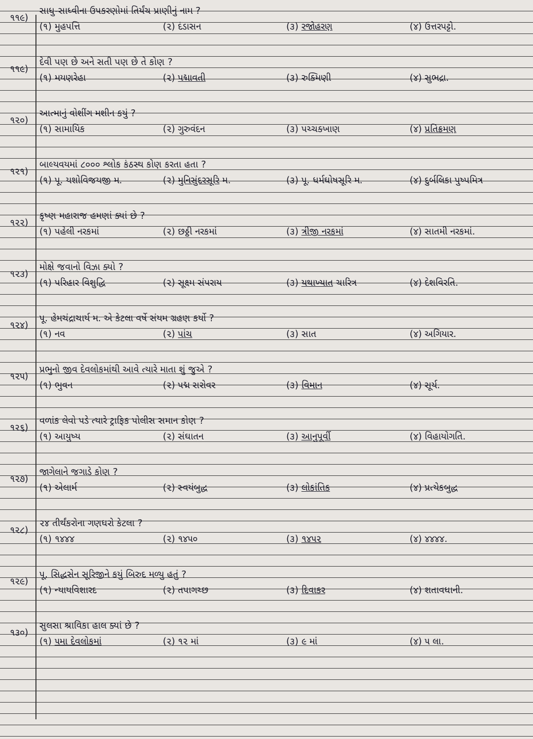૧૧૯)
સાધુ-સાધ્વીના ઉપકરણોમાં તિર્યંચ પ્રાણીનું નામ ?
(૧) મુહપત્તિ (૨) દંડાસન (૩) રજોહરણ (૪) ઉત્તરપટ્ટો.
૧૧૯)
દેવી પણ છે અને સતી પણ છે તે કોણ ?
(૧) મયણરેહા (૨) પદ્માવતી (૩) રુક્મિણી (૪) સુભદ્રા.
૧૨૦)
આત્માનું વોશીંગ મશીન કયું ?
(૧) સામાયિક (૨) ગુરુવંદન (૩) પચ્ચક્ખાણ (૪) પ્રતિક્રમણ
૧૨૧)
બાલ્યવયમાં ૮૦૦૦ શ્લોક કંઠસ્થ કોણ કરતા હતા ?
(૧) પૂ. યશોવિજયજી મ. (૨) મુનિસુંદરસૂરિ મ. (૩) પૂ. ધર્મઘોષસૂરિ મ. (૪) દુર્બલિકા પુષ્પમિત્ર
૧૨૨)
કૃષ્ણ મહારાજ હમણાં ક્યાં છે ?
(૧) પહેલી નરકમાં (૨) છઠ્ઠી નરકમાં (૩) ત્રીજી નરકમાં (૪) સાતમી નરકમાં.
૧૨૩)
મોક્ષે જવાનો વિઝા ક્યો ?
(૧) પરિહાર વિશુદ્ધિ (૨) સૂક્ષ્મ સંપરાય (૩) યથાખ્યાત ચારિત્ર (૪) દેશવિરતિ.
૧૨૪)
પૂ. હેમચંદ્રાચાર્ય મ. એ કેટલા વર્ષે સંયમ ગ્રહણ કર્યો ?
(૧) નવ (૨) પાંચ (૩) સાત (૪) અગિયાર.
૧૨૫)
પ્રભુનો જીવ દેવલોકમાંથી આવે ત્યારે માતા શું જુએ ?
(૧) ભુવન (૨) પદ્મ સરોવર (૩) વિમાન (૪) સૂર્ય.
૧૨૬)
વળાંક લેવો પડે ત્યારે ટ્રાફિક પોલીસ સમાન કોણ ?
(૧) આયુષ્ય (૨) સંઘાતન (૩) આનુપૂર્વી (૪) વિહાયોગતિ.
૧૨૭)
જાગેલાને જગાડે કોણ ?
(૧) એલાર્મ (૨) સ્વયંબુદ્ધ (૩) લોકાંતિક (૪) પ્રત્યેકબુદ્ધ
૧૨૮)
૨૪ તીર્થંકરોના ગણધરો કેટલા ?
(૧) ૧૪૪૪ (૨) ૧૪૫૦ (૩) ૧૪૫૨ (૪) ૪૪૪૪.
૧૨૯)
પૂ. સિદ્ધસેન સૂરિજીને કયું બિરુદ મળ્યુ હતું ?
(૧) ન્યાયવિશારદ (૨) તપાગચ્છ (૩) દિવાકર (૪) શતાવધાની.
૧૩૦)
સુલસા શ્રાવિકા હાલ ક્યાં છે ?
(૧) ૫મા દેવલોકમાં (૨) ૧૨ માં (૩) ૯ માં (૪) ૫ લા.